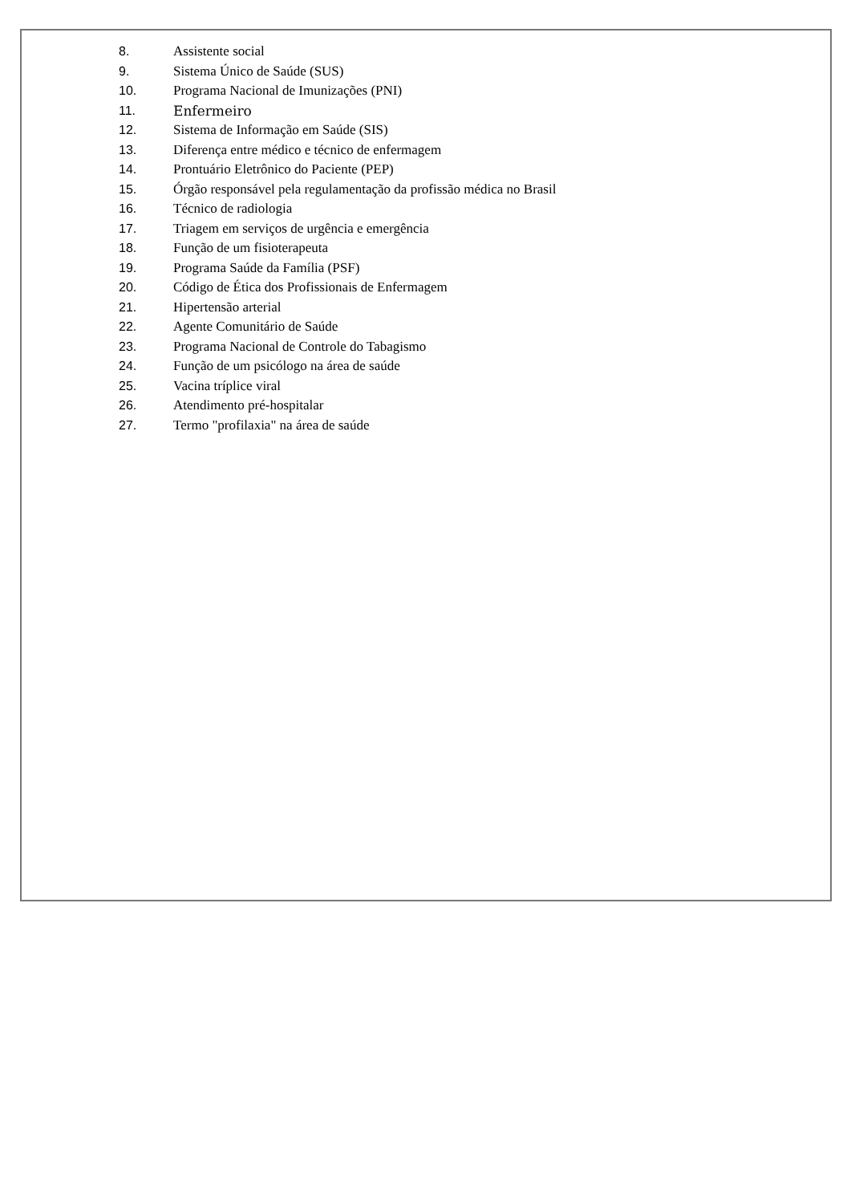8. Assistente social
9. Sistema Único de Saúde (SUS)
10. Programa Nacional de Imunizações (PNI)
11. Enfermeiro
12. Sistema de Informação em Saúde (SIS)
13. Diferença entre médico e técnico de enfermagem
14. Prontuário Eletrônico do Paciente (PEP)
15. Órgão responsável pela regulamentação da profissão médica no Brasil
16. Técnico de radiologia
17. Triagem em serviços de urgência e emergência
18. Função de um fisioterapeuta
19. Programa Saúde da Família (PSF)
20. Código de Ética dos Profissionais de Enfermagem
21. Hipertensão arterial
22. Agente Comunitário de Saúde
23. Programa Nacional de Controle do Tabagismo
24. Função de um psicólogo na área de saúde
25. Vacina tríplice viral
26. Atendimento pré-hospitalar
27. Termo "profilaxia" na área de saúde